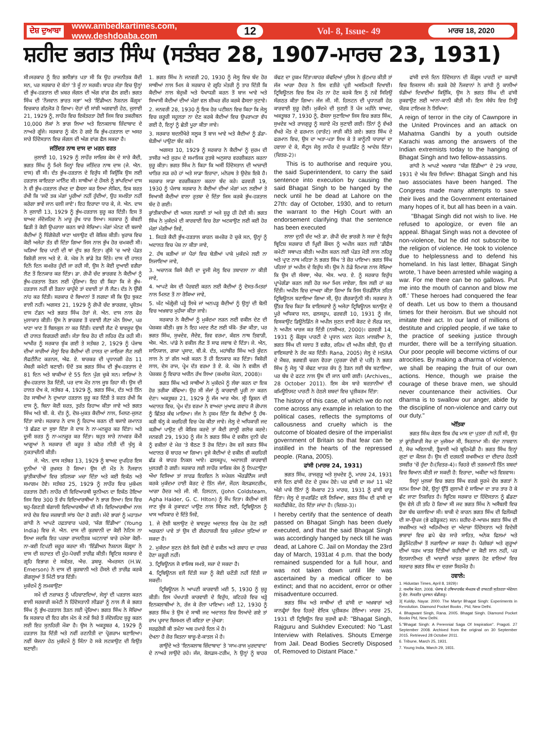ਦੇਸ਼ ਦੁਆਬਾ www.ambedkartimes.com, www.deshdoaba.com 12 Vol- 8, Issue- 49 ਮਾਰਚ 18, 2020
ਸ਼ਹੀਦ ਭਗਤ ਸਿੰਘ (ਸਤੰਬਰ 28, 1907-ਮਾਰਚ 23, 1931)
ਸੀ।ਸਰਕਾਰ ਨੂੰ ਇਹ ਭਲੀਭਾਂਤ ਪਤਾ ਸੀ ਕਿ ਉਹ ਰਾਜਨੀਤਕ ਕੈਦੀ ਸਨ, ਪਰ ਸਰਕਾਰ ਦੇ ਕੰਨਾਂ 'ਤੇ ਜੂੰ ਨਾ ਸਰਕੀ। ਬਾਹਰ ਜੰਤਾ ਵਿਚ ਉਨ੍ਹਾਂ ਦੀ ਭੁੱਖ-ਹੜਤਾਲ ਦੀ ਖ਼ਬਰ ਜੰਗਲ ਦੀ ਅੱਗ ਵਾਂਗ ਫੈਲ ਗਈ। ਭਗਤ ਸਿੰਘ ਦੀ 'ਨੌਜਵਾਨ ਭਾਰਤ ਸਭਾ' ਅਤੇ 'ਇੰਡੀਅਨ ਨੈਸ਼ਨਲ ਕੌਂਗ੍ਰਸ' ਵਿਚਕਾਰ ਗੱਠਜੋੜ ਹੋ ਗਿਆ। ਦੋਹਾਂ ਦੀ ਸਾਂਝੀ ਅਗਵਾਈ ਹੇਠ, ਜੁਲਾਈ 21, 1929 ਨੂੰ, ਲਾਹੌਰ ਵਿਚ ਇਕੱਤਰਤਾ ਹੋਈ ਜਿਸ ਵਿਚ ਤਕਰੀਬਨ 10,000 ਲੋਕਾਂ ਨੇ ਭਾਗ ਲਿਆ ਅਤੇ ਇਨਕਲਾਬ ਜ਼ਿੰਦਾਬਾਦ ਦੇ ਨਾਅਰੇ ਗੂੰਜੇ। ਸਰਕਾਰ ਨੂੰ ਕੰਨ ਹੋ ਗਏ ਕਿ ਭੁੱਖ-ਹੜਤਾਲ ਦਾ ਅਸਰ ਸਾਰੇ ਹਿੰਦੋਸਤਾਨ ਵਿਚ ਜੰਗਲ ਦੀ ਅੱਗ ਵਾਂਗ ਫੈਲ ਸਕਦਾ ਹੈ।
ਜਤਿੰਦਰ ਨਾਥ ਦਾਸ ਦਾ ਮਰਨ ਵਰਤ
ਜੁਲਾਈ 10, 1929 ਨੂੰ ਲਾਹੌਰ ਸਾਜ਼ਿਸ਼ ਕੇਸ ਦੇ ਸਾਰੇ ਕੈਦੀ, ਭਗਤ ਸਿੰਘ ਨੂੰ ਮਿਲੇ ਜਿਨ੍ਹਾਂ ਵਿਚ ਜਤਿੰਦਰ ਨਾਥ ਦਾਸ (ਜੇ. ਐਨ. ਦਾਸ) ਵੀ ਸੀ। ਦੱਤ ਭੁੱਖ-ਹੜਤਾਲ ਦੇ ਵਿਰੁੱਧ ਸੀ ਕਿਉਂਕਿ ਉਸ ਲਈ ਹੜਤਾਲ ਕਾਇਰਤਾ ਮਾਨਿੰਦ ਸੀ। ਸਾਥੀਆਂ ਦੇ ਹੌਸਲੇ ਨੂੰ ਭਾਂਪਦਿਆਂ ਦਾਸ ਨੇ ਵੀ ਭੁੱਖ-ਹੜਤਾਲ ਰੱਖਣ ਦਾ ਫੈਸਲਾ ਕਰ ਲਿਆ ਲੇਕਿਨ, ਇਕ ਸ਼ਰਤ ਰੱਖੀ ਕਿ 'ਜਦੋਂ ਤਕ ਮੰਗਾਂ ਪੂਰੀਆਂ ਨਹੀਂ ਹੁੰਦੀਆਂ, ਉਹ ਸਮਝੌਤਾ ਨਹੀਂ ਕਰੇਗਾ ਭਾਵੇਂ ਜਾਨ ਚਲੀ ਜਾਏ'। ਇਹ ਇਰਾਦਾ ਧਾਰ ਕੇ, ਜੇ. ਐਨ. ਦਾਸ ਨੇ ਜੁਲਾਈ 13, 1929 ਨੂੰ ਭੁੱਖ-ਹੜਤਾਲ ਸ਼ੁਰੂ ਕਰ ਦਿੱਤੀ। ਇਸ ਤੋਂ ਬਾਅਦ ਜੱਦੋਜਹਿਦ ਨੇ ਮਾਰੂ ਰੁੱਖ ਧਾਰ ਲਿਆ। ਸਰਕਾਰ ਨੂੰ ਕੰਬਣੀ ਛਿੜੀ ਤੇ ਕੋਈ ਉਪਰਾਲਾ ਕਰਨ ਬਾਰੇ ਸੋਚਿਆ। ਮੰਗਾਂ ਮੰਨਣ ਦੀ ਬਜਾਏ ਕੈਦੀਆਂ ਨੂੰ ਧਿੰਗੋਜ਼ੋਰੀ ਖਾਣਾ ਖਲਾਉਣ ਦੀ ਕੋਸ਼ਿਸ਼ ਕੀਤੀ। ਖ਼ੁਰਾਕ ਵਿਚ ਕੋਈ ਅਜੇਹਾ ਤੱਤ ਵੀ ਦਿੱਤਾ ਗਿਆ ਜਿਸ ਨਾਲ ਭੁੱਖ ਹੋਰ ਚਮਕਦੀ ਸੀ। ਘੜਿਆਂ ਵਿਚ ਪਾਣੀ ਦੀ ਥਾਂ ਦੁੱਧ ਭਰ ਦਿਤਾ। ਗੁੱਸੇ 'ਚ ਆਏ ਪੰਡਤ ਕਿਸ਼ੋਰੀ ਲਾਲ ਅਤੇ ਏ. ਕੇ. ਘੋਸ਼ ਨੇ ਭਾਂਡੇ ਤੋੜ ਦਿੱਤੇ। ਦਾਸ ਦੀ ਹਾਲਤ ਦਿਨੋਂ ਦਿਨ ਕਮਜ਼ੋਰ ਹੁੰਦੀ ਜਾ ਰਹੀ ਸੀ, ਉਸ ਨੇ ਕੋਈ ਦੁਆਈ ਵਗੈਰਾ ਲੈਣ ਤੋਂ ਇਨਕਾਰ ਕਰ ਦਿੱਤਾ। ਡਾ. ਗੋਪੀ ਚੰਦ ਭਾਰਗਵ ਨੇ ਕੈਦੀਆਂ ਨੂੰ ਭੁੱਖ-ਹੜਤਾਲ ਤੋੜਨ ਲਈ ਪ੍ਰੇਰਿਆ। ਇਹ ਵੀ ਕਿਹਾ ਕਿ ਜੇ ਭੁੱਖ-ਹੜਤਾਲ ਨਹੀਂ ਵੀ ਤੋੜਨਾ ਚਾਹੁੰਦੇ ਤਾਂ ਦਵਾਈ ਤਾਂ ਲੈ ਲੈਣ। ਦੱਤ ਨੇ ਉੱਕੀ ਨਾਂਹ ਕਰ ਦਿੱਤੀ। ਸਰਕਾਰ ਦੇ ਬਿਆਨਾਂ ਤੋਂ ਲਗਦਾ ਸੀ ਕਿ ਉਹ ਝੁਕਣ ਵਾਲੀ ਨਹੀਂ। ਅਗਸਤ 21, 1929 ਨੂੰ ਗੋਪੀ ਚੰਦ ਭਾਰਗਵ, ਪ੍ਰਸ਼ੋਤਮ ਦਾਸ ਟੰਡਨ ਅਤੇ ਭਗਤ ਸਿੰਘ ਹੋਰਾਂ ਜੇ. ਐਨ. ਦਾਸ ਨਾਲ ਫੇਰ ਮੁਲਾਕਾਤ ਕੀਤੀ। ਉਸ ਨੇ ਭਾਰਗਵ ਤੋਂ ਦਵਾਈ ਲੈਣਾ ਮੰਨ ਲਿਆ, ਪਰ ਖਾਣਾ ਖਾਣ ਤੋਂ ਬਿਲਕੁਲ ਨਾ ਕਰ ਦਿੱਤੀ। ਦਵਾਈ ਲੈਣ ਦੇ ਬਾਵਜੂਦ ਉਸ ਦੀ ਹਾਲਤ ਵਿਗੜਦੀ ਗਈ। ਜੰਤਾ ਵਿਚ ਰੋਹ ਦੀ ਲਹਿਰ ਦੌੜ ਰਹੀ ਸੀ। ਆਖੀਰ ਨੂੰ ਸਰਕਾਰ ਝੁੱਕ ਗਈ ਤੇ ਸਤੰਬਰ 2, 1929 ਨੂੰ ਪੰਜਾਬ ਦੀਆਂ ਸਾਰੀਆਂ ਜੇਲ੍ਹਾਂ ਵਿਚ ਕੈਦੀਆਂ ਦੀ ਹਾਲਤ ਦਾ ਜਾਇਜ਼ਾ ਲੈਣ ਲਈ ਲੈਫਟੀਨੈਂਟ ਕਰਨਲ, ਐਫ. ਏ. ਬਾਰਕਰ ਦੀ ਪ੍ਰਧਾਨਗੀ ਹੇਠ 11 ਮੈਂਬਰੀ ਕਮੇਟੀ ਬਣਾਈ। ਓਦੋਂ ਤਕ ਭਗਤ ਸਿੰਘ ਦੀ ਭੁੱਖ-ਹੜਤਾਲ ਦੇ 81 ਦਿਨ ਅਤੇ ਬਾਕੀਆਂ ਦੇ 55 ਦਿਨ ਪੁੱਗ ਚੁਕੇ ਸਨ। ਸਾਰਿਆਂ ਨੇ ਭੁੱਖ-ਹੜਤਾਲ ਤੋੜ ਦਿੱਤੀ, ਪਰ ਦਾਸ ਮੌਤ ਨਾਲ ਜੂਝ ਰਿਹਾ ਸੀ। ਉਸ ਦੀ ਹਾਲਤ ਦੇਖ ਕੇ, ਸਤੰਬਰ 4, 1929 ਨੂੰ, ਭਗਤ ਸਿੰਘ, ਦੱਤ ਅਤੇ ਤਿੰਨ ਹੋਰ ਸਾਥੀਆਂ ਨੇ ਦੁਆਰਾ ਹੜਤਾਲ ਸ਼ੁਰੂ ਕਰ ਦਿੱਤੀ ਤੇ ਸ਼ਰਤ ਰੱਖੀ ਕਿ ਦਾਸ ਨੂੰ, ਬਿਨਾ ਕੋਈ ਸ਼ਰਤ, ਤੁਰੰਤ ਰਿਹਾਅ ਕੀਤਾ ਜਾਵੇ ਅਤੇ ਭਗਤ ਸਿੰਘ ਅਤੇ ਬੀ. ਕੇ. ਦੱਤ ਨੂੰ, ਦੋਸ਼-ਮੁਕਤ ਕੈਦੀਆਂ ਨਾਲ, ਮਿਲਣ-ਜੁਲਣ ਦਿੱਤਾ ਜਾਵੇ। ਸਰਕਾਰ ਨੇ ਦਾਸ ਨੂੰ ਰਿਹਾਅ ਕਰਨ ਦੀ ਬਜਾਏ ਜ਼ਮਾਨਤ 'ਤੇ ਛੱਡਣ ਦਾ ਸੁਝਾ ਦਿੱਤਾ ਜੋ ਦਾਸ ਨੇ ਨਾ-ਮਨਜ਼ੂਰ ਕਰ ਦਿੱਤਾ। ਅਤੇ ਦੂਜੀ ਸ਼ਰਤ ਨੂੰ ਨਾ-ਮਨਜ਼ੂਰ ਕਰ ਦਿੱਤਾ। ਬਹੁਤ ਸਾਰੇ ਨਾਮਵਰ ਕੌਮੀ ਆਗੂਆਂ ਨੇ ਸਰਕਾਰ ਦੀ ਕਰੂਰ ਤੇ ਕਠੋਰ ਨੀਤੀ ਦੀ ਖੁੱਲ੍ਹ ਕੇ ਨੁਕਤਾਚੀਨੀ ਕੀਤੀ।
ਜੇ. ਐਨ. ਦਾਸ ਸਤੰਬਰ 13, 1929 ਨੂੰ ਬਾਅਦ ਦੁਪਹਿਰ ਇਸ ਦੁਨੀਆਂ 'ਚੋਂ ਰੁਖ਼ਸਤ ਹੋ ਗਿਆ। ਉਸ ਦੀ ਮੌਤ ਨੇ ਨੌਜਵਾਨ ਕ੍ਰਾਂਤੀਕਾਰੀਆਂ ਵਿਚ ਤਹਿਲਕਾ ਮਚਾ ਦਿੱਤਾ ਅਤੇ ਕਈ ਇਕੱਠ ਅਤੇ ਸਮਾਗਮ ਹੋਏ। ਸਤੰਬਰ 25, 1929 ਨੂੰ ਲਾਹੌਰ ਵਿਚ ਮੁਕੰਮਲ ਹੜਤਾਲ ਹੋਈ। ਲਾਹੌਰ ਦੀ ਵਿਦਿਆਰਥੀ ਯੂਨੀਅਨ ਦਾ ਇਕੱਠ ਹੋਇਆ ਜਿਸ ਵਿਚ 300 ਤੋਂ ਵੱਧ ਵਿਦਿਆਰਥੀਆਂ ਨੇ ਭਾਗ ਲਿਆ। ਇਸ ਵਿਚ ਬਹੁ-ਗਿਣਤੀ ਬੰਗਾਲੀ ਵਿਦਿਆਰਥੀਆਂ ਦੀ ਸੀ। ਵਿਦਿਆਰਥੀਆਂ ਨਾਲ ਸਾਰੇ ਦੇਸ਼ ਵਿਚ ਜਜ਼ਬਾਤੀ ਸਾਂਝ ਪੈਦਾ ਹੋ ਗਈ। ਮੰਦੇ ਭਾਗਾਂ ਨੂੰ ਮਹਾਤਮਾ ਗਾਂਧੀ ਨੇ ਆਪਣੇ ਹਫ਼ਤਾਵਾਰ ਪਰਚੇ, 'ਯੰਗ ਇੰਡੀਆ' (Young India) ਵਿਚ ਜੇ. ਐਨ. ਦਾਸ ਦੀ ਕੁਰਬਾਨੀ ਦਾ ਕੋਈ ਨੋਟਿਸ ਨਾ ਲਿਆ ਜਦਕਿ ਇਹ ਪਰਚਾ ਰਾਜਨੀਤਕ ਘਟਨਾਵਾਂ ਬਾਰੇ ਹਮੇਸ਼ਾ ਕੋਈ-ਨਾ-ਕਈ ਟਿਪਣੀ ਜ਼ਰੂਰ ਕਰਦਾ ਸੀ। 'ਇੰਡੀਅਨ ਨੈਸ਼ਨਲ ਕੌਂਗ੍ਰਸ' ਨੇ ਦਾਸ ਦੀ ਸ਼ਹਾਦਤ ਦੀ ਮੂੰਹ-ਪੋਚਵੀਂ ਤਾਰੀਫ਼ ਕੀਤੀ। ਬ੍ਰਿਟਿਸ਼ ਸਰਕਾਰ ਦੇ ਗ੍ਰਹਿ ਵਿਭਾਗ ਦੇ ਸਕੱਤਰ, ਐਚ. ਡਬਯੂ. ਐਮਰਸਨ (H.W. Emerson) ਨੇ ਦਾਸ ਦੀ ਕੁਰਬਾਨੀ ਅਤੇ ਹੌਸਲੇ ਦੀ ਤਾਰੀਫ਼ ਕਰਕੇ ਗੋਂਗਲੂਆਂ ਤੋਂ ਮਿੱਟੀ ਝਾੜ ਦਿੱਤੀ।
ਮੁਕੱਦਮੇਂ ਨੂੰ ਲਮਕਾਉਣਾ
ਸਮੇਂ ਦੀ ਨਜ਼ਾਕਤ ਨੂੰ ਪਹਿਚਾਣਦਿਆਂ, ਜੇਲ੍ਹਾਂ ਦੀ ਪੜਤਾਲ ਕਰਨ ਵਾਲੀ ਸਰਕਾਰੀ ਕਮੇਟੀ ਨੇ ਹਿੰਦੋਸਤਾਨੀ ਲੀਡਰਾਂ ਨੂੰ ਨਾਲ ਲੈ ਕੇ ਭਗਤ ਸਿੰਘ ਨੂੰ ਭੁੱਖ-ਹੜਤਾਲ ਤੋੜਨ ਲਈ ਪ੍ਰੇਰਿਆ। ਭਗਤ ਸਿੰਘ ਨੇ ਸੋਚਿਆ ਕਿ ਸਰਕਾਰ ਦੀ ਇਹ ਗੱਲ ਮੰਨ ਕੇ ਨਵੇਂ ਸਿਰੇ ਤੋਂ ਜੱਦੋਜਹਿਦ ਸ਼ੁਰੂ ਕਰਨ ਲਈ ਇਹ ਸੁਨਹਿਰੀ ਮੌਕਾ ਹੈ। ਉਸ ਨੇ ਅਕਤੂਬਰ 4, 1929 ਨੂੰ ਹੜਤਾਲ ਤੋੜ ਦਿੱਤੀ ਅਤੇ ਨਵੀਂ ਰਣਨੀਤੀ ਦਾ ਪ੍ਰੋਗਰਾਮ ਬਣਾਇਆ। ਨਵੀਂ ਯੋਜਨਾ ਹੇਠ ਮੁਕੱਦਮੇਂ ਨੂੰ ਜਿੰਨਾ ਹੋ ਸਕੇ ਲਟਕਾਉਣ ਦੀ ਵਿਉਂਤ ਬਣਾਈ।
1. ਭਗਤ ਸਿੰਘ ਨੇ ਜਨਵਰੀ 20, 1930 ਨੂੰ ਜੇਲ੍ਹ ਵਿਚ ਬੰਦ ਹੋਰ ਸਾਥੀਆਂ ਨਾਲ ਮਿਲ ਕੇ ਸਰਕਾਰ ਦੇ ਗ੍ਰਹਿ ਮੰਤਰੀ ਨੂੰ ਤਾਰ ਦਿੱਤੀ ਕਿ ਕੈਦੀਆਂ ਨਾਲ ਬੇਰੁਖ਼ੀ ਅਤੇ ਧੋਖਾਧੜੀ ਕਰਨ ਤੋਂ ਬਾਜ ਆਵੇ ਅਤੇ ਸਿਆਸੀ ਕੈਦੀਆਂ ਦੀਆਂ ਮੰਗਾਂ ਵਲ ਸ਼ੀਘਰ ਗੌਰ ਕਰਕੇ ਫੈਸਲਾ ਸੁਣਾਵੇ।
2. ਜਨਵਰੀ 28, 1930 ਨੂੰ ਇਕ ਹੋਰ ਪਟੀਸ਼ਨ ਵਿਚ ਕਿਹਾ ਕਿ ਜੇਲ੍ਹ ਵਿਚ ਜ਼ਰੂਰੀ ਸਹੂਲਤਾ ਨਾ ਦੇਣ ਕਰਕੇ ਕੈਦੀਆਂ ਵਿਚ ਉਪਰਾਮਤਾ ਵੱਧ ਗਈ ਹੈ, ਇਨ੍ਹਾਂ ਨੂੰ ਛੇਤੀ ਪੂਰਾ ਕੀਤਾ ਜਾਵੇ।
3. ਸਰਕਾਰ ਬਦਲੀਖੋਰੇ ਸਲੂਕ ਤੋਂ ਬਾਜ ਆਵੇ ਅਤੇ ਕੈਦੀਆਂ ਨੂੰ ਡੰਡਾ-ਬੇੜੀਆਂ ਪਾਉਣਾ ਬੰਦ ਕਰੇ।
ਅਗਸਤ 10, 1929 ਨੂੰ ਸਰਕਾਰ ਨੇ ਕੈਦੀਆਂ ਨੂੰ ਜੁਰਮ ਦੀ ਤਾਸੀਰ ਅਤੇ ਜੁਰਮ ਦੇ ਸਮਾਜਿਕ ਰੁਤਬੇ ਅਨੁਸਾਰ ਵਰਗੀਕਰਨ ਕਰਨਾ ਸ਼ੁਰੂ ਕੀਤਾ। ਭਗਤ ਸਿੰਘ ਨੇ ਕਿਹਾ ਕਿ ਅਸੀਂ ਹਿੰਦੋਸਤਾਨ ਦੀ ਆਜ਼ਾਦੀ ਖਾਤਿਰ ਲੜ ਰਹੇ ਹਾਂ ਅਤੇ ਸਾਡਾ ਇਰਾਦਾ, ਮਨੋਰਥ ਤੇ ਉਦੇਸ਼ ਇਕੋ ਹੈ। ਸਰਕਾਰ ਸਾਡਾ ਵਰਗੀਕਰਨਾ ਕਰਨਾ ਬੰਦ ਕਰੇ। ਫਰਵਰੀ 19, 1930 ਨੂੰ ਪੰਜਾਬ ਸਰਕਾਰ ਨੇ ਕੈਦੀਆਂ ਦੀਆਂ ਮੰਗਾਂ ਮਨ ਲਈਆਂ ਤੇ ਸਿਆਸੀ ਕੈਦੀਆਂ ਵਾਲਾ ਰੁਤਬਾ ਦੇ ਦਿੱਤਾ ਜਿਸ ਕਰਕੇ ਭੁੱਖ-ਹੜਤਾਲ ਬੰਦ ਹੋ ਗਈ।
ਕ੍ਰਾਂਤੀਕਾਰੀਆਂ ਦੀ ਅਸਲ ਲੜਾਈ ਤਾਂ ਅਜੇ ਸ਼ੁਰੂ ਹੀ ਹੋਈ ਸੀ। ਭਗਤ ਸਿੰਘ ਨੇ ਮੁਕੱਦਮੇ ਦੀ ਕਾਰਵਾਈ ਵਿਚ ਰੋੜਾ ਅਟਕਾਉਣ ਲਈ ਕਈ ਹੋਰ ਮੰਗਾਂ ਮੰਗੀਆਂ ਜਿਵੇਂ,
1. ਜਿਹੜੇ ਕੈਦੀ ਭੁੱਖ-ਹੜਤਾਲ ਕਾਰਨ ਕਮਜ਼ੋਰ ਹੋ ਚੁਕੇ ਸਨ, ਉਨ੍ਹਾਂ ਨੂੰ ਅਦਾਲਤ ਵਿਚ ਪੇਸ਼ ਨਾ ਕੀਤਾ ਜਾਵੇ,
2. ਹੱਥ ਕੜੀਆਂ ਜਾਂ ਪੈਰਾਂ ਵਿਚ ਬੇੜੀਆਂ ਪਾਕੇ ਮੁਕੱਦਮੇ ਲਈ ਨਾ ਲਿਜਾਇਆ ਜਾਵੇ,
3. ਅਚਾਨਕ ਕਿਸੇ ਕੈਦੀ ਦਾ ਦੂਜੀ ਜੇਲ੍ਹ ਵਿਚ ਤਬਾਦਲਾ ਨਾ ਕੀਤੀ ਜਾਵੇ,
4. ਆਪਣੇ ਕੇਸ ਦੀ ਪੈਰਵਈ ਕਰਨ ਲਈ ਕੈਦੀਆਂ ਨੂੰ ਦੋਸਤ-ਮਿਤਰਾਂ ਨਾਲ ਮਿਲਣ ਤੋਂ ਨਾ ਰੋਕਿਆ ਜਾਵੇ,
5. ਘੱਟ ਅੰਗ੍ਰੇਜ਼ੀ ਪੜ੍ਹੇ ਲਿਖੇ ਜਾਂ ਅਨਪੜ੍ਹ ਕੈਦੀਆਂ ਨੂੰ ਉਨ੍ਹਾਂ ਦੀ ਬੋਲੀ ਵਿਚ ਅਖ਼ਬਾਰ ਮੁਹੱਯਾ ਕੀਤਾ ਜਾਵੇ।
ਸਰਕਾਰ ਨੇ ਕੈਦੀਆਂ ਨੂੰ ਮੁਕੱਦਮਾ ਲੜਨ ਲਈ ਵਕੀਲ ਦੇਣ ਦੀ ਪੇਸ਼ਕਸ਼ ਕੀਤੀ। ਕੁਝ ਨੇ ਇਹ ਮਦਦ ਲੈਣ ਲਈ ਯੱਕੋ- ਤੱਕਾ ਕੀਤਾ, ਪਰ ਭਗਤ ਸਿੰਘ, ਸੁਖਦੇਵ, ਜੈਦੇਵ, ਸ਼ਿਵ ਵਰਮਾ, ਕੰਵਲ ਨਾਥ ਤਿਵਾੜੀ, ਐਸ. ਐਨ. ਪਾਂਡੇ ਨੇ ਵਕੀਲ ਲੈਣ ਤੋਂ ਸਾਫ ਜਵਾਬ ਦੇ ਦਿੱਤਾ। ਜੇ. ਐਨ, ਸਾਨਿਯਾਲ, ਗਯਾ ਪ੍ਰਸਾਦ, ਬੀ.ਕੇ. ਦੱਤ, ਮਹਾਂਬੀਰ ਸਿੰਘ ਅਤੇ ਕੁੰਦਨ ਲਾਲ ਨੇ ਤਾਂ ਗੱਲ ਅਗੇ ਕਰਨ ਤੋਂ ਹੀ ਇਨਕਾਰ ਕਰ ਦਿੱਤਾ। ਕਿਸ਼ੋਰੀ ਲਾਲ, ਦੇਸ ਰਾਜ, ਪ੍ਰੇਮ ਦੱਤ ਵਰਮਾ ਤੇ ਏ. ਕੇ. ਘੋਸ਼ ਨੇ ਵਕੀਲ ਦੀ ਪੇਸ਼ਕਸ਼ ਨੂੰ ਵਿਚਾਰ ਅਧੀਨ ਰੱਖ ਲਿਆ (ਕਮਲੇਸ਼ ਮੋਹਨ, 2008)।
ਭਗਤ ਸਿੰਘ ਅਤੇ ਸਾਥੀਆਂ ਨੇ ਮੁਕੱਦਮੇ ਨੂੰ ਲੰਬਾ ਕਰਨ ਦਾ ਇਕ ਹੋਰ ਤਰੀਕਾ ਕੱਢਿਆ। ਉਹ ਸੀ ਜੱਜਾਂ ਨੂੰ ਕਾਰਵਾਈ ਪੂਰੀ ਨਾ ਕਰਨ ਦੇਣਾ। ਅਕਤੂਬਰ 21, 1929 ਨੂੰ ਜੱਜ ਆਰ ਐਸ. ਸ੍ਰੀ ਕ੍ਰਿਸ਼ਨ ਦੀ ਅਦਾਲਤ ਵਿਚ, ਪ੍ਰੇਮ ਦੱਤ ਵਰਮਾ ਨੇ ਵਾਅਦਾ ਮੁਆਫ ਗਵਾਹ ਜੈ ਗੋਪਾਲ ਨੂੰ ਛਿੱਤਰ ਕੱਢ ਮਾਰਿਆ। ਜੱਜ ਨੇ ਹੁਕਮ ਦਿੱਤਾ ਕਿ ਕੈਦੀਆਂ ਨੂੰ ਹੱਥ-ਕੜੀ ਬੰਨ੍ਹ ਕੇ ਕਚਹਿਰੀ ਵਿਚ ਪੇਸ਼ ਕੀਤਾ ਜਾਵੇ। ਜੇਲ੍ਹ ਦੇ ਅਧਿਕਾਰੀ ਜਦ ਕੜੀਆਂ ਪਾਉਣ ਦੀ ਕੋਸ਼ਿਸ਼ ਕਰਦੇ ਤਾਂ ਕੈਦੀ ਗਾਲ੍ਹੀ ਗਲੋਚ ਕਰਦੇ। ਜਨਵਰੀ 29, 1930 ਨੂੰ ਜੱਜ ਨੇ ਭਗਤ ਸਿੰਘ ਦੇ ਵਕੀਲ ਦੁਨੀ ਚੰਦ ਨੂੰ ਵਕੀਲਾਂ ਦੇ ਮੇਜ਼ 'ਤੇ ਬੈਠਣ ਤੋਂ ਰੋਕ ਦਿੱਤਾ। ਰੋਸ ਵਜੋਂ ਭਗਤ ਸਿੰਘ ਅਦਾਲਤ ਚੋਂ ਬਾਹਰ ਆ ਗਿਆ। ਦੂਜੇ ਕੈਦੀਆਂ ਦੇ ਵਕੀਲ ਵੀ ਕਚਹਿਰੀ ਛੱਡ ਕੇ ਬਾਹਰ ਨਿਕਲ ਆਏ। ਫਲਸਰੂਪ, ਅਦਾਲਤੀ ਕਾਰਵਾਈ ਮੁਲਤਵੀ ਹੋ ਗਈ। ਸਰਕਾਰ ਲਈ ਲਾਹੌਰ ਸਾਜ਼ਿਸ਼ ਕੇਸ ਨੂੰ ਨਿਪਟਾਉਣਾ ਔਖਾ ਦਿਸਿਆ ਤਾਂ ਲਾਰਡ ਇਰਵਿਨ ਨੇ ਸਪੇਸ਼ਲ ਔਰਡੀਨੈਂਸ ਜਾਰੀ ਕਰਕੇ ਮੁਕੱਦਮਾ ਹਾਈ ਕੋਰਟ ਦੇ ਤਿੰਨ ਜੱਜਾਂ, ਜੌਹਨ ਕੋਲਡਸਟਰੀਮ, ਆਗਾ ਹੈਦਰ ਅਤੇ ਜੀ. ਸੀ. ਹਿਲਟਨ, (John Coldsteam, Agha Haider, G. C. Hlton) ਨੂੰ ਸੌਂਪ ਦਿਤਾ। ਕੈਦੀਆਂ ਵਲੋਂ ਜਾਣ ਬੁੱਝ ਕੇ ਰੁਕਾਵਟਾਂ ਪਾਉਣ ਨਾਲ ਸਿੱਝਣ ਲਈ, ਟ੍ਰਿਬਿਊਨਲ ਨੂੰ ਖਾਸ ਅਧਿਕਾਰ ਦੇ ਦਿੱਤੇ ਜਿਵੇਂ,
1. ਜੇ ਦੋਸ਼ੀ ਬਲਾਉਣ ਦੇ ਬਾਵਜੂਦ ਅਦਾਲਤ ਵਿਚ ਪੇਸ਼ ਹੋਣ ਲਈ ਅੜਚਨਾਂ ਪਾਵੇ ਤਾਂ ਉਸ ਦੀ ਗੈਰਹਾਜ਼ਰੀ ਵਿਚ ਮੁਕੱਦਮਾ ਸੁਣਿਆਂ ਜਾ ਸਕਦਾ ਹੈ।
2. ਮੁਕੱਦਮਾ ਸੁਣਨ ਵੇਲੇ ਕਿਸੇ ਦੋਸ਼ੀ ਦੇ ਵਕੀਲ ਅਤੇ ਗਵਾਹ ਦਾ ਹਾਜ਼ਰ ਹੋਣਾ ਜ਼ਰੂਰੀ ਨਹੀਂ।
3. ਟ੍ਰਿਬਿਊਨਲ ਜੋ ਵਾਜਿਬ ਸਮਝੇ, ਸਜ਼ਾ ਦੇ ਸਕਦਾ ਹੈ।
4. ਟ੍ਰਿਬਿਊਨਲ ਵਲੋਂ ਦਿੱਤੀ ਸਜ਼ਾ ਨੂੰ ਕੋਈ ਚਣੌਤੀ ਨਹੀਂ ਦਿੱਤੀ ਜਾ ਸਕਦੀ।
ਟ੍ਰਿਬਿਊਨਲ ਨੇ ਆਪਣੀ ਕਾਰਵਾਈ ਮਈ 5, 1930 ਨੂੰ ਸ਼ੁਰੂ ਕੀਤੀ। ਇਸ ਪੱਖਪਾਤੀ ਕਾਰਵਾਈ ਦੇ ਵਿਰੁੱਧ, ਕਟਿਹਰੇ ਵਿਚ ਖੜ੍ਹੇ ਇਨਕਲਾਬੀਆਂ ਨੇ, ਰੱਜ ਕੇ ਰੌਲਾ ਪਾਇਆ। ਮਈ 12, 1930 ਨੂੰ ਭਗਤ ਸਿੰਘ ਤੇ ਉਸ ਦੇ ਸਾਥੀ ਜਦ ਅਦਾਲਤ ਵਿਚ ਲਿਆਂਦੇ ਗਏ ਤਾਂ ਰਾਮ ਪ੍ਰਸਾਦ ਬਿਸਮਲ ਦੀ ਕਵਿਤਾ ਦਾ ਮੁੱਖੜਾ:
ਸਰਫ਼ਰੋਸ਼ੀ ਕੀ ਤਮੰਨਾ ਅਬ ਹਮਾਰੇ ਦਿਲ ਮੇਂ ਹੈ।
ਦੇਖਨਾ ਹੈ ਜ਼ੋਰ ਕਿਤਨਾ ਬਾਜ਼ੂ-ਏ-ਕਾਤਲ ਮੇਂ ਹੈ।
ਗਾਉਂਦੇ ਅਤੇ 'ਇਨਕਲਾਬ ਜ਼ਿੰਦਾਬਾਦ' ਤੇ 'ਸਾਮ-ਰਾਜ ਮੁਰਦਾਵਾਦ' ਦੇ ਨਾਅਰੇ ਲਾਉਂਦੇ ਰਹੇ। ਜੱਜ, ਕੋਲਡਸ-ਟਰੀਮ, ਨੇ ਉਨ੍ਹਾਂ ਨੂੰ ਬਾਹਰ ਕੱਢਣ ਦਾ ਹੁਕਮ ਦਿੱਤਾ।ਬਾਹਰ ਕੱਢਦਿਆਂ ਪੁਲਿਸ ਨੇ ਕੁੱਟਮਾਰ ਕੀਤੀ ਤਾਂ ਜੱਜ ਆਗਾ ਹੈਦਰ ਨੇ ਇਸ ਵਤੀਰੇ ਪ੍ਰਤੀ ਅਸਹਿਮਤੀ ਦਿਖਾਈ। ਟ੍ਰਿਬਿਊਨਲ ਵਿਚ ਇਕ ਮੌਤ ਨਾ ਹੋਣ ਕਰਕੇ ਇਸ ਨੂੰ ਨਵੇਂ ਸਿਰਿਉਂ ਸੰਗਠਤ ਕੀਤਾ ਗਿਆ। ਜੱਜ ਜੀ. ਸੀ. ਹਿਲਟਨ ਦੀ ਪ੍ਰਧਾਨਗੀ ਹੇਠ ਕਾਰਵਾਈ ਸ਼ੁਰੂ ਹੋਈ। ਮੁਕੱਦਮੇ ਦੀ ਸੁਣਈ ਤੋਂ ਪੰਜ ਮਹੀਨੇ ਬਾਅਦ, ਅਕਤੂਬਰ 7, 1930 ਨੂੰ, ਫੈਸਲਾ ਸੁਣਾਇਆ ਜਿਸ ਵਿਚ ਭਗਤ ਸਿੰਘ, ਸੁਖਦੇਵ ਅਤੇ ਰਾਜਗੁਰੂ ਨੂੰ ਸਜ਼ਾਏ ਮੌਤ ਸੁਣਾਈ ਗਈ। ਤਿੰਨਾਂ ਨੂੰ ਵੱਖਰੇ ਵੱਖਰੇ ਮੌਤ ਦੇ ਫਰਮਾਨ (ਵਾਰੰਟ) ਜਾਰੀ ਕੀਤੇ ਗਏ। ਭਗਤ ਸਿੰਘ ਦੇ ਫਰਮਾਨ ਵਿਚ, ਉਸ ਦਾ ਅਤਾ-ਪਤਾ ਲਿਖ ਕੇ ਤੇ ਕਾਨੂੰਨੀ ਧਾਰਾਵਾਂ ਦਾ ਹਵਾਲਾ ਦੇ ਕੇ, ਸੈਂਟ੍ਰਲ ਜੇਲ੍ਹ ਲਾਹੌਰ ਦੇ ਸੁਪਰਡਿੰਟ ਨੂੰ ਆਦੇਸ਼ ਦਿੱਤਾ। (ਚਿਤਰ-2)।
This is to authorise and require you, the said Superintendent, to carry the said sentence into execution by causing the said Bhagat Singh to be hanged by the neck until he be dead at Lahore on the 27th: day of October, 1930, and to return the warrant to the High Court with an endorsement clarifying that the sentence has been executed
ਲਾਲਾ ਦੁਨੀ ਚੰਦ ਅਤੇ ਡਾ. ਗੋਪੀ ਚੰਦ ਭਾਰਗੋ ਨੇ ਸਜ਼ਾ ਦੇ ਵਿਰੁੱਧ ਬ੍ਰਿਟਿਸ਼ ਸਰਕਾਰ ਦੀ ਪ੍ਰਿਵੀ ਕੌਂਸਲ ਨੂੰ ਅਪੀਲ ਕਰਨ ਲਈ 'ਡੀਫੈਂਸ ਕਮੇਟੀ' ਸਥਾਪਤ ਕੀਤੀ। ਅਪੀਲ ਕਰਨ ਲਈ ਪੰਡਤ ਮੋਤੀ ਲਾਲ ਨਹਿਰੂ ਅਤੇ ਪ੍ਰਾਣ ਨਾਥ ਮਹਿਤਾ ਨੇ ਭਗਤ ਸਿੰਘ 'ਤੇ ਜ਼ੋਰ ਪਾਇਆ। ਭਗਤ ਸਿੰਘ ਪਹਿਲਾਂ ਤਾਂ ਅਪੀਲ ਦੇ ਵਿਰੁੱਧ ਸੀ। ਉਸ ਨੇ ਠੰਡੇ ਦਿਮਾਗ ਨਾਲ ਸੋਚਿਆ ਕਿ ਉਸ ਦੀ ਸੰਸਥਾ, ਐਚ. ਐਸ. ਆਰ. ਏ. ਨੂੰ ਸਰਕਾਰ ਵਿਰੁੱਧ ਪ੍ਰਾਪੇਗੰਡਾ ਕਰਨ ਲਈ ਹੋਰ ਸਮਾ ਮਿਲ ਜਾਏਗਾ, ਇਸ ਲਈ ਹਾਂ ਕਰ ਦਿੱਤੀ। ਅਪੀਲ ਵਿਚ ਦਾਅਵਾ ਕੀਤਾ ਗਿਆ ਕਿ ਜਿਸ ਓਰਡੀਨੈਂਸ ਤਹਿਤ ਟ੍ਰਿਬਿਊਨਲ ਬਣਾਇਆ ਗਿਆ ਸੀ, ਉਹ ਗੈਰਕਾਨੂੰਨੀ ਸੀ। ਸਰਕਾਰ ਨੇ ਉੱਤਰ ਵਿਚ ਕਿਹਾ ਕਿ ਵਾਇਸਰਾਏ ਨੂੰ ਅਜੇਹਾ ਟ੍ਰਿਬਿਊਨਲ ਬਨਾਉਣ ਦੇ ਪੂਰੇ ਅਧਿਕਾਰ ਸਨ, ਫਲਸਰੂਪ, ਫਰਵਰੀ 10, 1931 ਨੂੰ ਜੱਜ, ਵਿਸਕਾਉਂਟ ਡਿਊਨੇਡਿੰਨ ਜੋ ਅਪੀਲ ਸੁਣਨ ਵਾਲੀ ਕੋਰਟ ਦੇ ਲੌਰਡ ਸਨ, ਨੇ ਅਪੀਲ ਖਾਰਜ ਕਰ ਦਿੱਤੀ (ਨਯੀਅਰ, 2000)। ਫਰਵਰੀ 14, 1931 ਨੂੰ ਕੌਂਗ੍ਰਸ ਪਾਰਟੀ ਦੇ ਪ੍ਰਧਾਨ ਮਦਨ ਮੋਹਨ ਮਾਲਵੀਆ ਨੇ, ਭਗਤ ਸਿੰਘ ਦੀ ਸਲਾਹ ਤੋਂ ਵਗੈਰ, ਰਹਿਮ ਦੀ ਅਪੀਲ ਕੀਤੀ, ਉਹ ਵੀ ਵਾਇਸਰਾਏ ਨੇ ਰੱਦ ਕਰ ਦਿੱਤੀ। Rana, 2005) ਜੇਲ੍ਹ ਦੇ HSRA ਦੇ ਮੈਂਬਰ, ਭਗਵਤੀ ਚਰਨ ਵੋਹਰਾ (ਦੁਰਗਾ ਦੇਵੀ ਦੇ ਪਤੀ) ਨੇ ਭਗਤ ਸਿੰਘ ਨੂੰ ਜੇਲ੍ਹ 'ਚੋਂ ਕੱਢਣ ਖਾਤਰ ਕੰਧ ਨੂੰ ਤੋੜਨ ਲਈ ਬੰਬ ਬਣਾਇਆ, ਪਰ ਬੰਬ ਦੇ ਫਟਣ ਨਾਲ ਉਸ ਦੀ ਜਾਨ ਚਲੀ ਗਈ। (Archives,, 28 October 2011). ਇਸ ਕੇਸ ਬਾਰੇ ਬਰਤਾਨੀਆਂ ਦੀ ਕਮਿਊਨਿਸਟ ਪਾਰਟੀ ਨੇ ਹੇਠਲੇ ਸ਼ਬਦਾਂ ਵਿਚ ਪ੍ਰਤੀਕਰਮ ਦਿੱਤਾ:
The history of this case, of which we do not come across any example in relation to the political cases, reflects the symptoms of callousness and cruelty which is the outcome of bloated desire of the imperialist government of Britain so that fear can be instilled in the hearts of the repressed people. (Rana, 2005).
ਫਾਂਸੀ (ਮਾਰਚ 24, 1931)
ਭਗਤ ਸਿੰਘ, ਰਾਜਗੁਰੂ ਅਤੇ ਸੁਖਦੇਵ ਨੂੰ, ਮਾਰਚ 24, 1931 ਵਾਲੇ ਦਿਨ ਫਾਂਸੀ ਦੇਣ ਦੇ ਹੁਕਮ ਹੋਏ। ਪਰ ਫਾਂਸੀ ਦਾ ਸਮਾਂ 11 ਘੰਟੇ ਅੱਗੇ ਪਾਕੇ ਤਿੰਨਾਂ ਨੂੰ ਸੋਮਵਾਰ 23 ਮਾਰਚ, 1931 ਨੂੰ ਫਾਂਸੀ ਚਾੜ੍ਹ ਦਿੱਤਾ। ਜੇਲ੍ਹ ਦੇ ਸੁਪਰਡਿੰਟ ਵਲੋਂ ਲਿਖਿਆ, ਭਗਤ ਸਿੰਘ ਦੀ ਫਾਂਸੀ ਦਾ ਸਰਟੀਫੀਕੇਟ, ਹੇਠ ਦਿੱਤਾ ਜਾਂਦਾ ਹੈ। (ਚਿਤਰ-3)।
I hereby certify that the sentence of death passed on Bhagat Singh has been duely executed, and that the said Bhagat Singh was accordingly hanged by neck till he was dead, at Lahore C. Jail on Monday the 23rd day of March, 1931at 4 p.m. that the body remained suspended for a full hour, and was not taken down until life was ascertained by a medical officer to be extinct; and that no accident, error or other misadventure occurred.
ਭਗਤ ਸਿੰਘ ਅਤੇ ਸਾਥੀਆਂ ਦੀ ਫਾਂਸੀ ਦਾ ਅਖ਼ਬਾਰਾਂ ਅਤੇ ਕਾਨਫ੍ਰੰਸਾਂ ਵਿਚ ਹਿਰਦੇ ਵੇਦਿਕ ਪ੍ਰਤੀਕਰਮ ਹੋਇਆ। ਮਾਰਚ 25, 1931 ਦੀ ਟ੍ਰਿਬਿਊਨ ਵਿਚ ਸੁਰਖੀ ਛਪੀ: "Bhagat Singh, Rajguru and Sukhdev Executed: No "Last Interview with Relatives. Shouts Emerge from Jail. Dead Bodies Secretly Disposed of, Removed to Distant Place."
ਫਾਂਸੀ ਵਾਲੇ ਦਿਨ ਹਿੰਦੋਸਤਾਨ ਦੀ ਕੌਂਗ੍ਰਸ ਪਾਰਟੀ ਦਾ ਕਰਾਚੀ ਵਿਚ ਇਜਲਾਸ ਸੀ। ਭੜਕੇ ਹੋਏ ਨੌਜਵਾਨਾਂ ਨੇ ਗਾਂਧੀ ਨੂੰ ਕਾਲੀਆਂ ਝੰਡੀਆਂ ਦਿਖਾਈਆਂ ਕਿਉਂਕਿ, ਉਸ ਨੇ ਭਗਤ ਸਿੰਘ ਦੀ ਫਾਂਸੀ ਰੁਕਵਾਉਣ ਲਈ ਆਨਾ-ਕਾਨੀ ਕੀਤੀ ਸੀ। ਇਸ ਸੰਬੰਧ ਵਿਚ ਨਿਊ ਯੌਰਕ ਟਾਇਮਜ਼ ਨੇ ਲਿਖਿਆ:
A reign of terror in the city of Cawnpore in the United Provinces and an attack on Mahatma Gandhi by a youth outside Karachi was among the answers of the Indian extremists today to the hanging of Bhagat Singh and two fellow-assassins.
ਗਾਂਧੀ ਨੇ ਆਪਣੇ ਅਖ਼ਬਾਰ "ਯੰਗ ਇੰਡੀਆ" ਦੇ 29 ਮਾਰਚ, 1931 ਦੇ ਅੰਕ ਵਿਚ ਲਿਖਿਆ: Bhagat Singh and his two associates have been hanged. The Congress made many attempts to save their lives and the Government entertained many hopes of it, but all has been in a vain.
"Bhagat Singh did not wish to live. He refused to apologize, or even file an appeal. Bhagat Singh was not a devotee of non-violence, but he did not subscribe to the religion of violence. He took to violence due to helplessness and to defend his homeland. In his last letter, Bhagat Singh wrote, 'I have been arrested while waging a war. For me there can be no gallows. Put me into the mouth of cannon and blow me off.' These heroes had conquered the fear of death. Let us bow to them a thousand times for their heroism. But we should not imitate their act. In our land of millions of destitute and crippled people, if we take to the practice of seeking justice through murder, there will be a terrifying situation. Our poor people will become victims of our atrocities. By making a dharma of violence, we shall be reaping the fruit of our own actions. Hence, though we praise the courage of these brave men, we should never countenance their activities. Our dharma is to swallow our anger, abide by the discipline of non-violence and carry out our duty."
ਅੰਤਿਕਾ
ਭਗਤ ਸਿੰਘ ਕੇਵਲ ਇਕ ਹੱਢ ਮਾਸ ਦਾ ਪੁਤਲਾ ਹੀ ਨਹੀਂ ਸੀ, ਉਹ ਤਾਂ ਕ੍ਰਾਂਤੀਕਾਰੀ ਸੋਚ ਦਾ ਮੁਜੱਸਮਾ ਸੀ, ਸਿਰਨਾਮਾ ਸੀ। ਬੰਦਾ ਨਾਸ਼ਵਾਨ ਹੈ, ਸੋਚ ਅਵਿਨਾਸ਼ੀ, ਤ੍ਰੈਕਾਲੀ ਅਤੇ ਬ੍ਰਹਿਮੰਡੀ ਹੈ। ਭਗਤ ਸਿੰਘ ਇਨ੍ਹਾਂ ਗੁਣਾਂ ਦਾ ਕੌਲਜ ਹੈ। ਉਸ ਦੀ ਦਰਸ਼ਨੀ ਸ਼ਖਸੀਅਤ ਦਾ ਦੀਦਾਰ ਹੇਠਲੀ ਤਸਵੀਰ 'ਚੋਂ ਹੁੰਦਾ ਹੈ।(ਚਿਤਰ-4)। ਚਿਹਰੇ ਦੀ ਤਰਜਮਾਨੀ ਤਿੰਨ ਸ਼ਬਦਾਂ ਵਿਚ ਬਿਆਨ ਕੀਤੀ ਜਾ ਸਕਦੀ ਹੈ: ਇਰਾਦਾ, ਅਕੀਦਾ ਅਤੇ ਵਿਸ਼ਵਾਸ।
ਜਿਨ੍ਹਾਂ ਮੁਲਕਾਂ ਵਿਚ ਭਗਤ ਸਿੰਘ ਵਰਗੇ ਸੂਰਮੇ ਦੇਸ਼ ਭਗਤਾਂ ਨੇ ਜਨਮ ਲਿਆ ਹੋਵੇ, ਉਨ੍ਹਾਂ ਉੱਤੋਂ ਗੁਲਾਮੀ ਦੇ ਸਾਇਆ ਦਾ ਤਾਰ ਤਾਰ ਹੋ ਕੇ ਛੱਟ ਜਾਣਾ ਨਿਸ਼ਚਿਤ ਹੈ। ਬ੍ਰਿਟਿਸ਼ ਸਰਕਾਰ ਦਾ ਹਿੰਦੋਸਤਾਨ ਨੂੰ ਛੱਡਣਾ ਉਸ ਵੇਲੇ ਹੀ ਤਹਿ ਹੋ ਗਿਆ ਸੀ ਜਦ ਭਗਤ ਸਿੰਘ ਨੇ ਅਸੈਂਬਲੀ ਵਿਚ ਫੋਕਾ ਬੰਬ ਚਲਾਇਆ ਸੀ। ਬਾਕੀ ਦੇ ਕਾਰਨ ਭਗਤ ਸਿੰਘ ਦੀ ਫਿਲੌਸਫੀ ਦੀ ਸਾ-ਉਪਜ (ਭੇ ਫਰੋਡੂਕਟ) ਸਨ। ਸ਼ਹੀਦ-ਏ-ਆਜ਼ਮ ਭਗਤ ਸਿੰਘ ਦੀ ਸਖਸ਼ੀਅਤ ਅਤੇ ਅਹਿਮੀਅਤ ਦਾ ਅੰਦਾਜ਼ਾ ਹਿੰਦੋਸਤਾਨ ਅਤੇ ਵਿਦੇਸ਼ੀ ਭਾਸ਼ਾਵਾਂ ਵਿਚ ਛਪੇ ਢੇਰ ਸਾਰੇ ਸਾਹਿਤ, ਅਨੇਕ ਫਿਲਮਾਂ ਅਤੇ ਡੌਕੂਮਿੰਟਰੀਆਂ ਤੋਂ ਲਗਾਇਆ ਜਾ ਸਕਦਾ ਹੈ। ਪੈਗੰਬਰਾਂ ਅਤੇ ਗੁਰੂਆਂ ਦੀਆਂ ਧਰਮ ਖਾਤਰ ਦਿੱਤੀਆਂ ਸ਼ਹੀਦੀਆਂ ਦਾ ਕੋਈ ਸਾਨ ਨਹੀਂ, ਪਰ ਇਨਸਾਨੀਅਤ ਦੀ ਆਜ਼ਾਦੀ ਖਾਤਰ ਕੁਰਬਾਨ ਹੋਣ ਵਾਲਿਆਂ ਵਿਚ ਸਰਦਾਰ ਭਗਤ ਸਿੰਘ ਦਾ ਦਰਜਾ ਸਿਰਮੌਰ ਹੈ।
ਹਵਾਲੇ:
1. Hidustan Times, April 8, 1929)।
2. ਕਮਲੇਸ਼ ਮੋਹਨ. 2008. ਪੰਜਾਬ ਦੇ ਹਥਿਆਰਬੰਦ ਸੰਘਰਸ਼ ਦੀ ਰਾਸ਼ਟਰੀ ਸੁਤੰਤਰਤਾ ਅੰਦੋਲਨ ਨੂੰ ਦੇਣ. ਲੋਕਗੀਤ ਪ੍ਰਕਾਸ਼ਨ ਚੰਡੀਗੜ੍ਹ।
3[ Kuldip, Nayar. 2000. The Martyr Bhagat Singh: Experiments in Revolution. Diamond Pocket Books , Ptd, New Delhi.
4. Bhagwant Singh, Rana. 2005. Bhagat Singh. Diamond Pocket Books Ptd, New Delhi.
5."Bhagat Singh: A Perennial Saga Of Inspiration". Pragoti. 27 September 2008. Archived from the original on 30 September 2015. Retrieved 28 October 2011.
6. Tribune, March 25, 1931.
7. Young India, March 29, 1931.